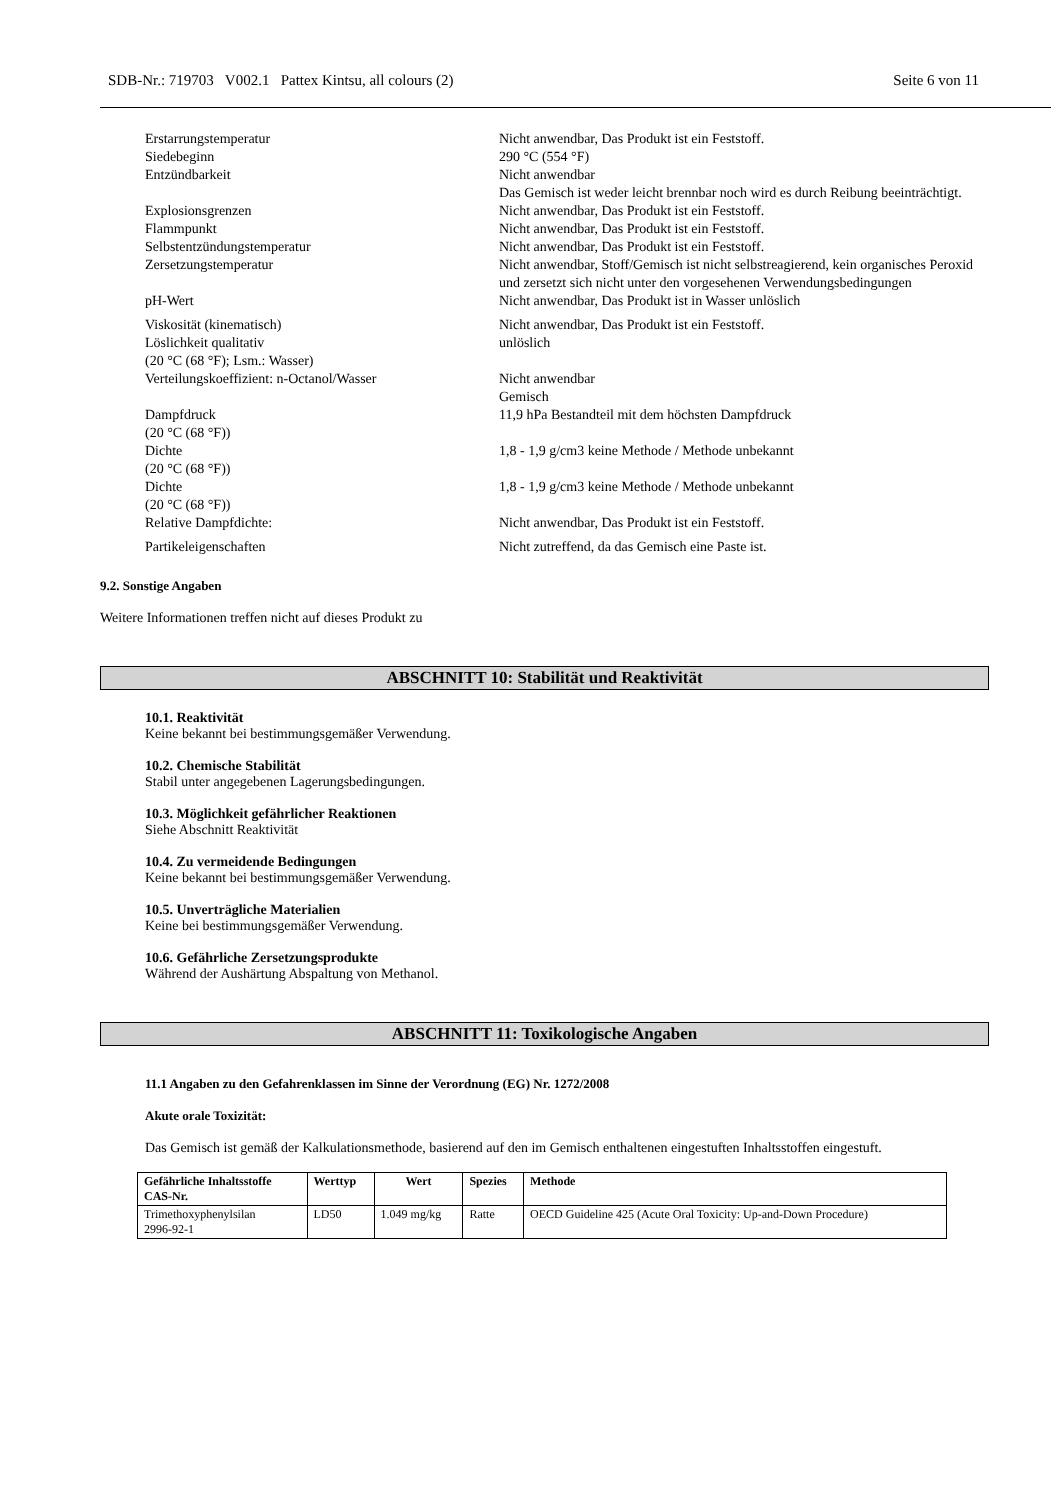SDB-Nr.: 719703 V002.1 Pattex Kintsu, all colours (2) Seite 6 von 11
| Erstarrungstemperatur | Nicht anwendbar, Das Produkt ist ein Feststoff. |
| Siedebeginn | 290 °C (554 °F) |
| Entzündbarkeit | Nicht anwendbar Das Gemisch ist weder leicht brennbar noch wird es durch Reibung beeinträchtigt. |
| Explosionsgrenzen | Nicht anwendbar, Das Produkt ist ein Feststoff. |
| Flammpunkt | Nicht anwendbar, Das Produkt ist ein Feststoff. |
| Selbstentzündungstemperatur | Nicht anwendbar, Das Produkt ist ein Feststoff. |
| Zersetzungstemperatur | Nicht anwendbar, Stoff/Gemisch ist nicht selbstreagierend, kein organisches Peroxid und zersetzt sich nicht unter den vorgesehenen Verwendungsbedingungen |
| pH-Wert | Nicht anwendbar, Das Produkt ist in Wasser unlöslich |
| Viskosität (kinematisch) | Nicht anwendbar, Das Produkt ist ein Feststoff. |
| Löslichkeit qualitativ (20 °C (68 °F); Lsm.: Wasser) | unlöslich |
| Verteilungskoeffizient: n-Octanol/Wasser | Nicht anwendbar Gemisch |
| Dampfdruck (20 °C (68 °F)) | 11,9 hPa Bestandteil mit dem höchsten Dampfdruck |
| Dichte (20 °C (68 °F)) | 1,8 - 1,9 g/cm3 keine Methode / Methode unbekannt |
| Dichte (20 °C (68 °F)) | 1,8 - 1,9 g/cm3 keine Methode / Methode unbekannt |
| Relative Dampfdichte: | Nicht anwendbar, Das Produkt ist ein Feststoff. |
| Partikeleigenschaften | Nicht zutreffend, da das Gemisch eine Paste ist. |
9.2. Sonstige Angaben
Weitere Informationen treffen nicht auf dieses Produkt zu
ABSCHNITT 10: Stabilität und Reaktivität
10.1. Reaktivität
Keine bekannt bei bestimmungsgemäßer Verwendung.
10.2. Chemische Stabilität
Stabil unter angegebenen Lagerungsbedingungen.
10.3. Möglichkeit gefährlicher Reaktionen
Siehe Abschnitt Reaktivität
10.4. Zu vermeidende Bedingungen
Keine bekannt bei bestimmungsgemäßer Verwendung.
10.5. Unverträgliche Materialien
Keine bei bestimmungsgemäßer Verwendung.
10.6. Gefährliche Zersetzungsprodukte
Während der Aushärtung Abspaltung von Methanol.
ABSCHNITT 11: Toxikologische Angaben
11.1 Angaben zu den Gefahrenklassen im Sinne der Verordnung (EG) Nr. 1272/2008
Akute orale Toxizität:
Das Gemisch ist gemäß der Kalkulationsmethode, basierend auf den im Gemisch enthaltenen eingestuften Inhaltsstoffen eingestuft.
| Gefährliche Inhaltsstoffe CAS-Nr. | Werttyp | Wert | Spezies | Methode |
| --- | --- | --- | --- | --- |
| Trimethoxyphenylsilan 2996-92-1 | LD50 | 1.049 mg/kg | Ratte | OECD Guideline 425 (Acute Oral Toxicity: Up-and-Down Procedure) |